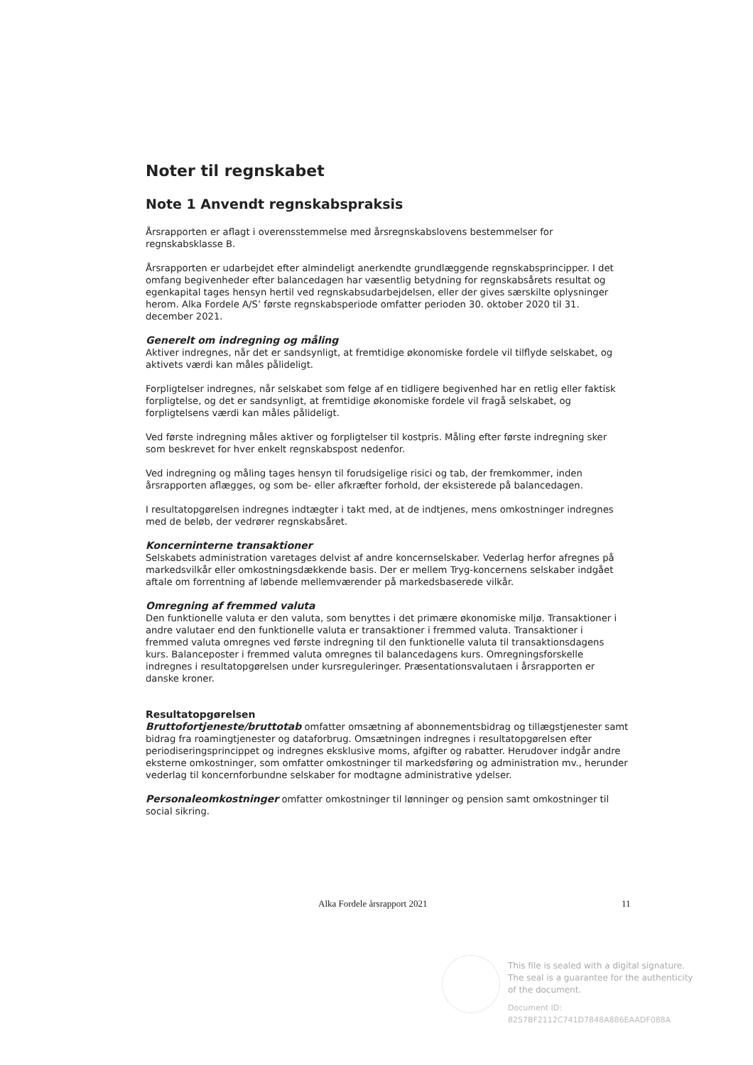Noter til regnskabet
Note 1 Anvendt regnskabspraksis
Årsrapporten er aflagt i overensstemmelse med årsregnskabslovens bestemmelser for regnskabsklasse B.
Årsrapporten er udarbejdet efter almindeligt anerkendte grundlæggende regnskabsprincipper. I det omfang begivenheder efter balancedagen har væsentlig betydning for regnskabsårets resultat og egenkapital tages hensyn hertil ved regnskabsudarbejdelsen, eller der gives særskilte oplysninger herom. Alka Fordele A/S’ første regnskabsperiode omfatter perioden 30. oktober 2020 til 31. december 2021.
Generelt om indregning og måling
Aktiver indregnes, når det er sandsynligt, at fremtidige økonomiske fordele vil tilflyde selskabet, og aktivets værdi kan måles pålideligt.
Forpligtelser indregnes, når selskabet som følge af en tidligere begivenhed har en retlig eller faktisk forpligtelse, og det er sandsynligt, at fremtidige økonomiske fordele vil fragå selskabet, og forpligtelsens værdi kan måles pålideligt.
Ved første indregning måles aktiver og forpligtelser til kostpris. Måling efter første indregning sker som beskrevet for hver enkelt regnskabspost nedenfor.
Ved indregning og måling tages hensyn til forudsigelige risici og tab, der fremkommer, inden årsrapporten aflægges, og som be- eller afkræfter forhold, der eksisterede på balancedagen.
I resultatopgørelsen indregnes indtægter i takt med, at de indtjenes, mens omkostninger indregnes med de beløb, der vedrører regnskabsåret.
Koncerninterne transaktioner
Selskabets administration varetages delvist af andre koncernselskaber. Vederlag herfor afregnes på markedsvilkår eller omkostningsdækkende basis. Der er mellem Tryg-koncernens selskaber indgået aftale om forrentning af løbende mellemværender på markedsbaserede vilkår.
Omregning af fremmed valuta
Den funktionelle valuta er den valuta, som benyttes i det primære økonomiske miljø. Transaktioner i andre valutaer end den funktionelle valuta er transaktioner i fremmed valuta. Transaktioner i fremmed valuta omregnes ved første indregning til den funktionelle valuta til transaktionsdagens kurs. Balanceposter i fremmed valuta omregnes til balancedagens kurs. Omregningsforskelle indregnes i resultatopgørelsen under kursreguleringer. Præsentationsvalutaen i årsrapporten er danske kroner.
Resultatopgørelsen
Bruttofortjeneste/bruttotab omfatter omsætning af abonnementsbidrag og tillægstjenester samt bidrag fra roamingtjenester og dataforbrug. Omsætningen indregnes i resultatopgørelsen efter periodiseringsprincippet og indregnes eksklusive moms, afgifter og rabatter. Herudover indgår andre eksterne omkostninger, som omfatter omkostninger til markedsføring og administration mv., herunder vederlag til koncernforbundne selskaber for modtagne administrative ydelser.
Personaleomkostninger omfatter omkostninger til lønninger og pension samt omkostninger til social sikring.
Alka Fordele årsrapport 2021 11
This file is sealed with a digital signature.
The seal is a guarantee for the authenticity
of the document.
Document ID:
8257BF2112C741D7848A886EAADF088A